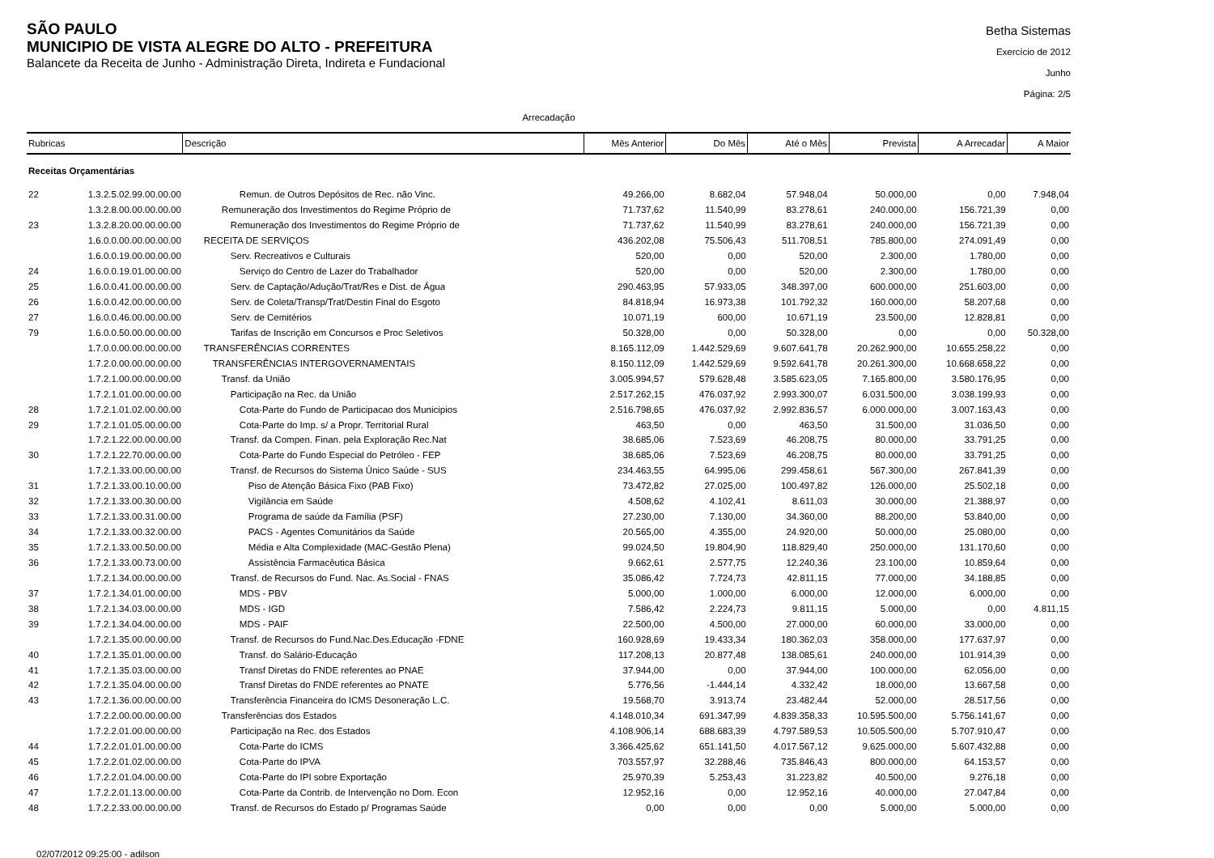SÃO PAULO
MUNICIPIO DE VISTA ALEGRE DO ALTO - PREFEITURA
Balancete da Receita de Junho - Administração Direta, Indireta e Fundacional
Betha Sistemas
Exercício de 2012
Junho
Página: 2/5
Arrecadação
| Rubricas | | Descrição | Mês Anterior | Do Mês | Até o Mês | Prevista | A Arrecadar | A Maior |
| --- | --- | --- | --- | --- | --- | --- | --- | --- |
| Receitas Orçamentárias | | | | | | | | |
| 22 | 1.3.2.5.02.99.00.00.00 | Remun. de Outros Depósitos de Rec. não Vinc. | 49.266,00 | 8.682,04 | 57.948,04 | 50.000,00 | 0,00 | 7.948,04 |
| | 1.3.2.8.00.00.00.00.00 | Remuneração dos Investimentos do Regime Próprio de | 71.737,62 | 11.540,99 | 83.278,61 | 240.000,00 | 156.721,39 | 0,00 |
| 23 | 1.3.2.8.20.00.00.00.00 | Remuneração dos Investimentos do Regime Próprio de | 71.737,62 | 11.540,99 | 83.278,61 | 240.000,00 | 156.721,39 | 0,00 |
| | 1.6.0.0.00.00.00.00.00 | RECEITA DE SERVIÇOS | 436.202,08 | 75.506,43 | 511.708,51 | 785.800,00 | 274.091,49 | 0,00 |
| | 1.6.0.0.19.00.00.00.00 | Serv. Recreativos e Culturais | 520,00 | 0,00 | 520,00 | 2.300,00 | 1.780,00 | 0,00 |
| 24 | 1.6.0.0.19.01.00.00.00 | Serviço do Centro de Lazer do Trabalhador | 520,00 | 0,00 | 520,00 | 2.300,00 | 1.780,00 | 0,00 |
| 25 | 1.6.0.0.41.00.00.00.00 | Serv. de Captação/Adução/Trat/Res e Dist. de Água | 290.463,95 | 57.933,05 | 348.397,00 | 600.000,00 | 251.603,00 | 0,00 |
| 26 | 1.6.0.0.42.00.00.00.00 | Serv. de Coleta/Transp/Trat/Destin Final do Esgoto | 84.818,94 | 16.973,38 | 101.792,32 | 160.000,00 | 58.207,68 | 0,00 |
| 27 | 1.6.0.0.46.00.00.00.00 | Serv. de Cemitérios | 10.071,19 | 600,00 | 10.671,19 | 23.500,00 | 12.828,81 | 0,00 |
| 79 | 1.6.0.0.50.00.00.00.00 | Tarifas de Inscrição em Concursos e Proc Seletivos | 50.328,00 | 0,00 | 50.328,00 | 0,00 | 0,00 | 50.328,00 |
| | 1.7.0.0.00.00.00.00.00 | TRANSFERÊNCIAS CORRENTES | 8.165.112,09 | 1.442.529,69 | 9.607.641,78 | 20.262.900,00 | 10.655.258,22 | 0,00 |
| | 1.7.2.0.00.00.00.00.00 | TRANSFERÊNCIAS INTERGOVERNAMENTAIS | 8.150.112,09 | 1.442.529,69 | 9.592.641,78 | 20.261.300,00 | 10.668.658,22 | 0,00 |
| | 1.7.2.1.00.00.00.00.00 | Transf. da União | 3.005.994,57 | 579.628,48 | 3.585.623,05 | 7.165.800,00 | 3.580.176,95 | 0,00 |
| | 1.7.2.1.01.00.00.00.00 | Participação na Rec. da União | 2.517.262,15 | 476.037,92 | 2.993.300,07 | 6.031.500,00 | 3.038.199,93 | 0,00 |
| 28 | 1.7.2.1.01.02.00.00.00 | Cota-Parte do Fundo de Participacao dos Municipios | 2.516.798,65 | 476.037,92 | 2.992.836,57 | 6.000.000,00 | 3.007.163,43 | 0,00 |
| 29 | 1.7.2.1.01.05.00.00.00 | Cota-Parte do Imp. s/ a Propr. Territorial Rural | 463,50 | 0,00 | 463,50 | 31.500,00 | 31.036,50 | 0,00 |
| | 1.7.2.1.22.00.00.00.00 | Transf. da Compen. Finan. pela Exploração Rec.Nat | 38.685,06 | 7.523,69 | 46.208,75 | 80.000,00 | 33.791,25 | 0,00 |
| 30 | 1.7.2.1.22.70.00.00.00 | Cota-Parte do Fundo Especial do Petróleo - FEP | 38.685,06 | 7.523,69 | 46.208,75 | 80.000,00 | 33.791,25 | 0,00 |
| | 1.7.2.1.33.00.00.00.00 | Transf. de Recursos do Sistema Único Saúde - SUS | 234.463,55 | 64.995,06 | 299.458,61 | 567.300,00 | 267.841,39 | 0,00 |
| 31 | 1.7.2.1.33.00.10.00.00 | Piso de Atenção Básica Fixo (PAB Fixo) | 73.472,82 | 27.025,00 | 100.497,82 | 126.000,00 | 25.502,18 | 0,00 |
| 32 | 1.7.2.1.33.00.30.00.00 | Vigilância em Saúde | 4.508,62 | 4.102,41 | 8.611,03 | 30.000,00 | 21.388,97 | 0,00 |
| 33 | 1.7.2.1.33.00.31.00.00 | Programa de saúde da Família (PSF) | 27.230,00 | 7.130,00 | 34.360,00 | 88.200,00 | 53.840,00 | 0,00 |
| 34 | 1.7.2.1.33.00.32.00.00 | PACS - Agentes Comunitários da Saúde | 20.565,00 | 4.355,00 | 24.920,00 | 50.000,00 | 25.080,00 | 0,00 |
| 35 | 1.7.2.1.33.00.50.00.00 | Média e Alta Complexidade (MAC-Gestão Plena) | 99.024,50 | 19.804,90 | 118.829,40 | 250.000,00 | 131.170,60 | 0,00 |
| 36 | 1.7.2.1.33.00.73.00.00 | Assistência Farmacêutica Básica | 9.662,61 | 2.577,75 | 12.240,36 | 23.100,00 | 10.859,64 | 0,00 |
| | 1.7.2.1.34.00.00.00.00 | Transf. de Recursos do Fund. Nac. As.Social - FNAS | 35.086,42 | 7.724,73 | 42.811,15 | 77.000,00 | 34.188,85 | 0,00 |
| 37 | 1.7.2.1.34.01.00.00.00 | MDS - PBV | 5.000,00 | 1.000,00 | 6.000,00 | 12.000,00 | 6.000,00 | 0,00 |
| 38 | 1.7.2.1.34.03.00.00.00 | MDS - IGD | 7.586,42 | 2.224,73 | 9.811,15 | 5.000,00 | 0,00 | 4.811,15 |
| 39 | 1.7.2.1.34.04.00.00.00 | MDS - PAIF | 22.500,00 | 4.500,00 | 27.000,00 | 60.000,00 | 33.000,00 | 0,00 |
| | 1.7.2.1.35.00.00.00.00 | Transf. de Recursos do Fund.Nac.Des.Educação -FDNE | 160.928,69 | 19.433,34 | 180.362,03 | 358.000,00 | 177.637,97 | 0,00 |
| 40 | 1.7.2.1.35.01.00.00.00 | Transf. do Salário-Educação | 117.208,13 | 20.877,48 | 138.085,61 | 240.000,00 | 101.914,39 | 0,00 |
| 41 | 1.7.2.1.35.03.00.00.00 | Transf Diretas do FNDE referentes ao PNAE | 37.944,00 | 0,00 | 37.944,00 | 100.000,00 | 62.056,00 | 0,00 |
| 42 | 1.7.2.1.35.04.00.00.00 | Transf Diretas do FNDE referentes ao PNATE | 5.776,56 | -1.444,14 | 4.332,42 | 18.000,00 | 13.667,58 | 0,00 |
| 43 | 1.7.2.1.36.00.00.00.00 | Transferência Financeira do ICMS Desoneração L.C. | 19.568,70 | 3.913,74 | 23.482,44 | 52.000,00 | 28.517,56 | 0,00 |
| | 1.7.2.2.00.00.00.00.00 | Transferências dos Estados | 4.148.010,34 | 691.347,99 | 4.839.358,33 | 10.595.500,00 | 5.756.141,67 | 0,00 |
| | 1.7.2.2.01.00.00.00.00 | Participação na Rec. dos Estados | 4.108.906,14 | 688.683,39 | 4.797.589,53 | 10.505.500,00 | 5.707.910,47 | 0,00 |
| 44 | 1.7.2.2.01.01.00.00.00 | Cota-Parte do ICMS | 3.366.425,62 | 651.141,50 | 4.017.567,12 | 9.625.000,00 | 5.607.432,88 | 0,00 |
| 45 | 1.7.2.2.01.02.00.00.00 | Cota-Parte do IPVA | 703.557,97 | 32.288,46 | 735.846,43 | 800.000,00 | 64.153,57 | 0,00 |
| 46 | 1.7.2.2.01.04.00.00.00 | Cota-Parte do IPI sobre Exportação | 25.970,39 | 5.253,43 | 31.223,82 | 40.500,00 | 9.276,18 | 0,00 |
| 47 | 1.7.2.2.01.13.00.00.00 | Cota-Parte da Contrib. de Intervenção no Dom. Econ | 12.952,16 | 0,00 | 12.952,16 | 40.000,00 | 27.047,84 | 0,00 |
| 48 | 1.7.2.2.33.00.00.00.00 | Transf. de Recursos do Estado p/ Programas Saúde | 0,00 | 0,00 | 0,00 | 5.000,00 | 5.000,00 | 0,00 |
02/07/2012 09:25:00 - adilson